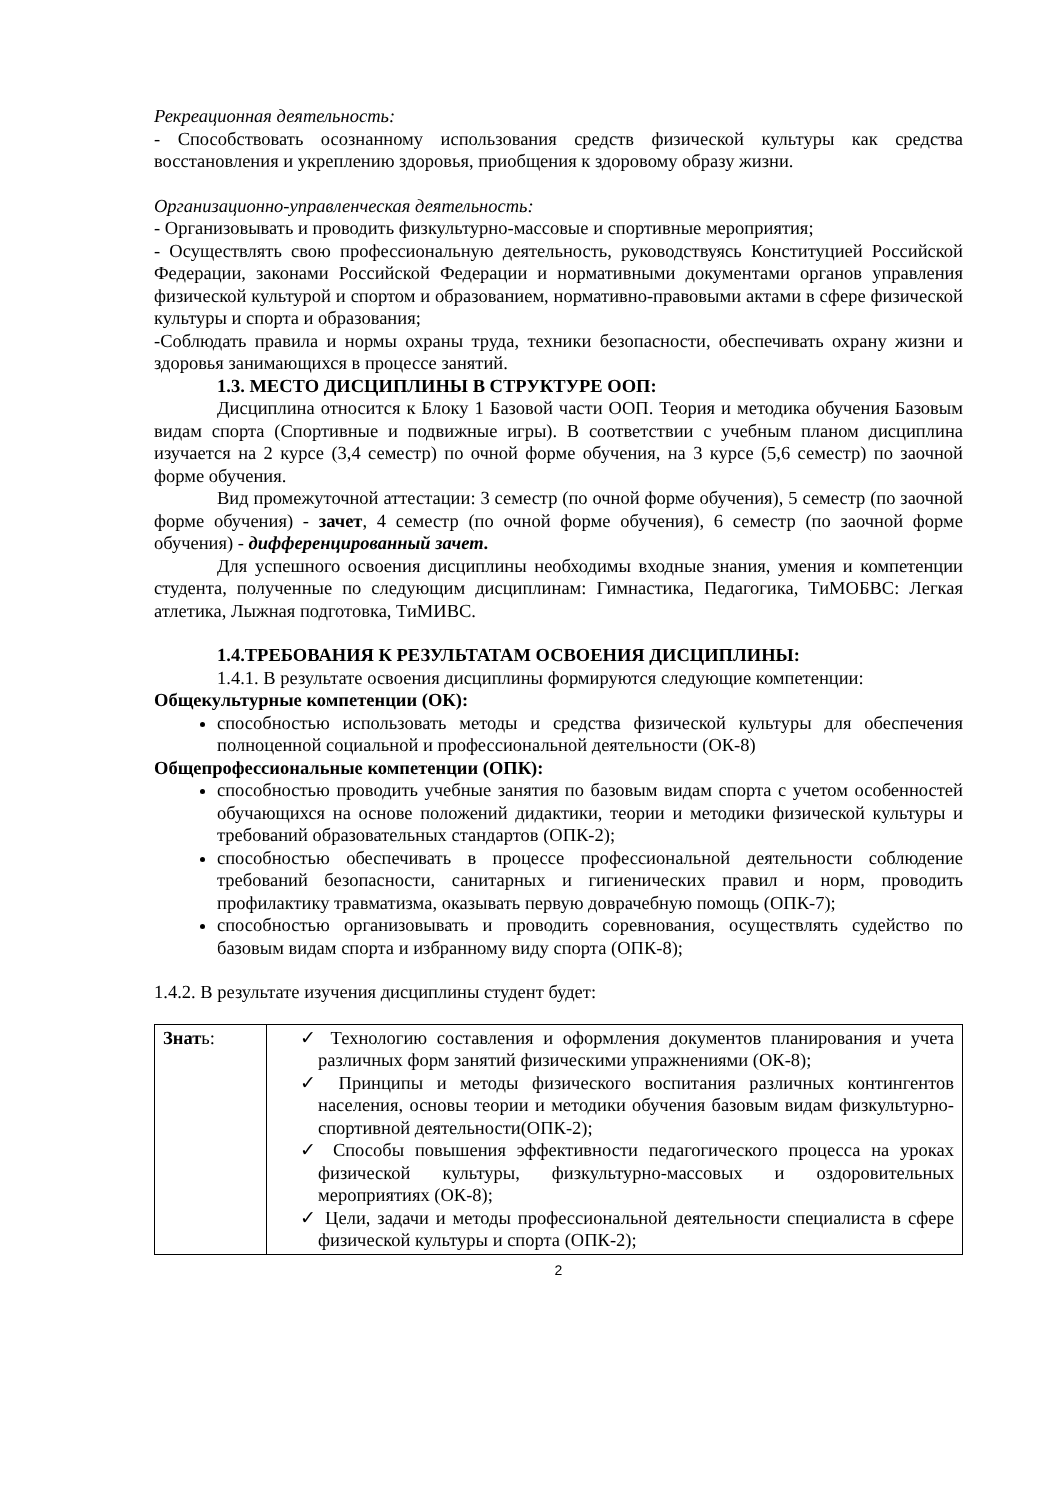Рекреационная деятельность:
- Способствовать осознанному использования средств физической культуры как средства восстановления и укреплению здоровья, приобщения к здоровому образу жизни.
Организационно-управленческая деятельность:
- Организовывать и проводить физкультурно-массовые и спортивные мероприятия;
- Осуществлять свою профессиональную деятельность, руководствуясь Конституцией Российской Федерации, законами Российской Федерации и нормативными документами органов управления физической культурой и спортом и образованием, нормативно-правовыми актами в сфере физической культуры и спорта и образования;
-Соблюдать правила и нормы охраны труда, техники безопасности, обеспечивать охрану жизни и здоровья занимающихся в процессе занятий.
1.3. МЕСТО ДИСЦИПЛИНЫ В СТРУКТУРЕ ООП:
Дисциплина относится к Блоку 1 Базовой части ООП. Теория и методика обучения Базовым видам спорта (Спортивные и подвижные игры). В соответствии с учебным планом дисциплина изучается на 2 курсе (3,4 семестр) по очной форме обучения, на 3 курсе (5,6 семестр) по заочной форме обучения.
Вид промежуточной аттестации: 3 семестр (по очной форме обучения), 5 семестр (по заочной форме обучения) - зачет, 4 семестр (по очной форме обучения), 6 семестр (по заочной форме обучения) - дифференцированный зачет.
Для успешного освоения дисциплины необходимы входные знания, умения и компетенции студента, полученные по следующим дисциплинам: Гимнастика, Педагогика, ТиМОБВС: Легкая атлетика, Лыжная подготовка, ТиМИВС.
1.4.ТРЕБОВАНИЯ К РЕЗУЛЬТАТАМ ОСВОЕНИЯ ДИСЦИПЛИНЫ:
1.4.1. В результате освоения дисциплины формируются следующие компетенции:
Общекультурные компетенции (ОК):
способностью использовать методы и средства физической культуры для обеспечения полноценной социальной и профессиональной деятельности (ОК-8)
Общепрофессиональные компетенции (ОПК):
способностью проводить учебные занятия по базовым видам спорта с учетом особенностей обучающихся на основе положений дидактики, теории и методики физической культуры и требований образовательных стандартов (ОПК-2);
способностью обеспечивать в процессе профессиональной деятельности соблюдение требований безопасности, санитарных и гигиенических правил и норм, проводить профилактику травматизма, оказывать первую доврачебную помощь (ОПК-7);
способностью организовывать и проводить соревнования, осуществлять судейство по базовым видам спорта и избранному виду спорта (ОПК-8);
1.4.2. В результате изучения дисциплины студент будет:
| Знат ь: | ✓ Технологию составления и оформления документов планирования и учета различных форм занятий физическими упражнениями (ОК-8); ✓ Принципы и методы физического воспитания различных контингентов населения, основы теории и методики обучения базовым видам физкультурно-спортивной деятельности(ОПК-2); ✓ Способы повышения эффективности педагогического процесса на уроках физической культуры, физкультурно-массовых и оздоровительных мероприятиях (ОК-8); ✓ Цели, задачи и методы профессиональной деятельности специалиста в сфере физической культуры и спорта (ОПК-2); |
2